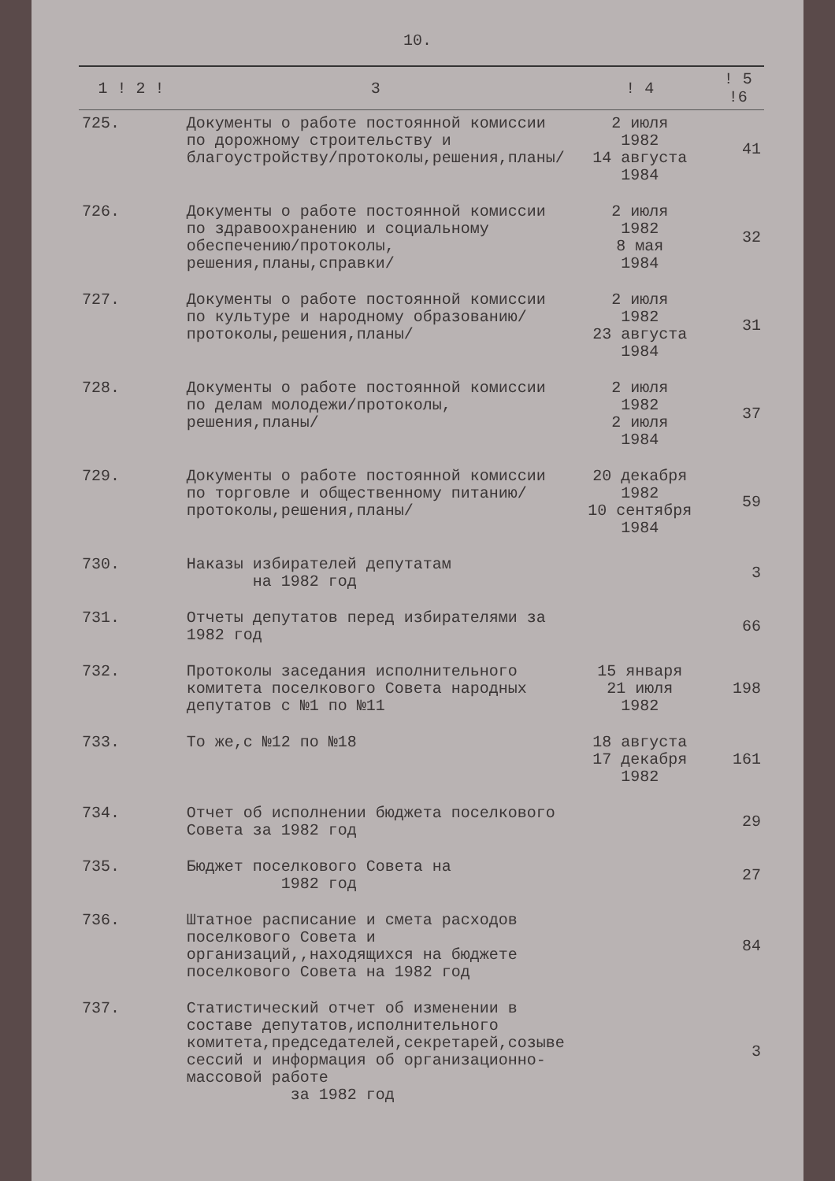10.
| 1 ! 2 ! | 3 | ! 4 | ! 5 !6 |
| --- | --- | --- | --- |
| 725. | Документы о работе постоянной комиссии по дорожному строительству и благоустройству/протоколы,решения,планы/ | 2 июля 1982 14 августа 1984 | 41 |
| 726. | Документы о работе постоянной комиссии по здравоохранению и социальному обеспечению/протоколы, решения,планы,справки/ | 2 июля 1982 8 мая 1984 | 32 |
| 727. | Документы о работе постоянной комиссии по культуре и народному образованию/протоколы,решения,планы/ | 2 июля 1982 23 августа 1984 | 31 |
| 728. | Документы о работе постоянной комиссии по делам молодежи/протоколы, решения,планы/ | 2 июля 1982 2 июля 1984 | 37 |
| 729. | Документы о работе постоянной комиссии по торговле и общественному питанию/протоколы,решения,планы/ | 20 декабря 1982 10 сентября 1984 | 59 |
| 730. | Наказы избирателей депутатам на 1982 год | | 3 |
| 731. | Отчеты депутатов перед избирателями за 1982 год | | 66 |
| 732. | Протоколы заседания исполнительного комитета поселкового Совета народных депутатов с №1 по №11 | 15 января 21 июля 1982 | 198 |
| 733. | То же,с №12 по №18 | 18 августа 17 декабря 1982 | 161 |
| 734. | Отчет об исполнении бюджета поселкового Совета за 1982 год | | 29 |
| 735. | Бюджет поселкового Совета на 1982 год | | 27 |
| 736. | Штатное расписание и смета расходов поселкового Совета и организаций,,находящихся на бюджете поселкового Совета на 1982 год | | 84 |
| 737. | Статистический отчет об изменении в составе депутатов,исполнительного комитета,председателей,секретарей,созыве сессий и информация об организационно-массовой работе за 1982 год | | 3 |